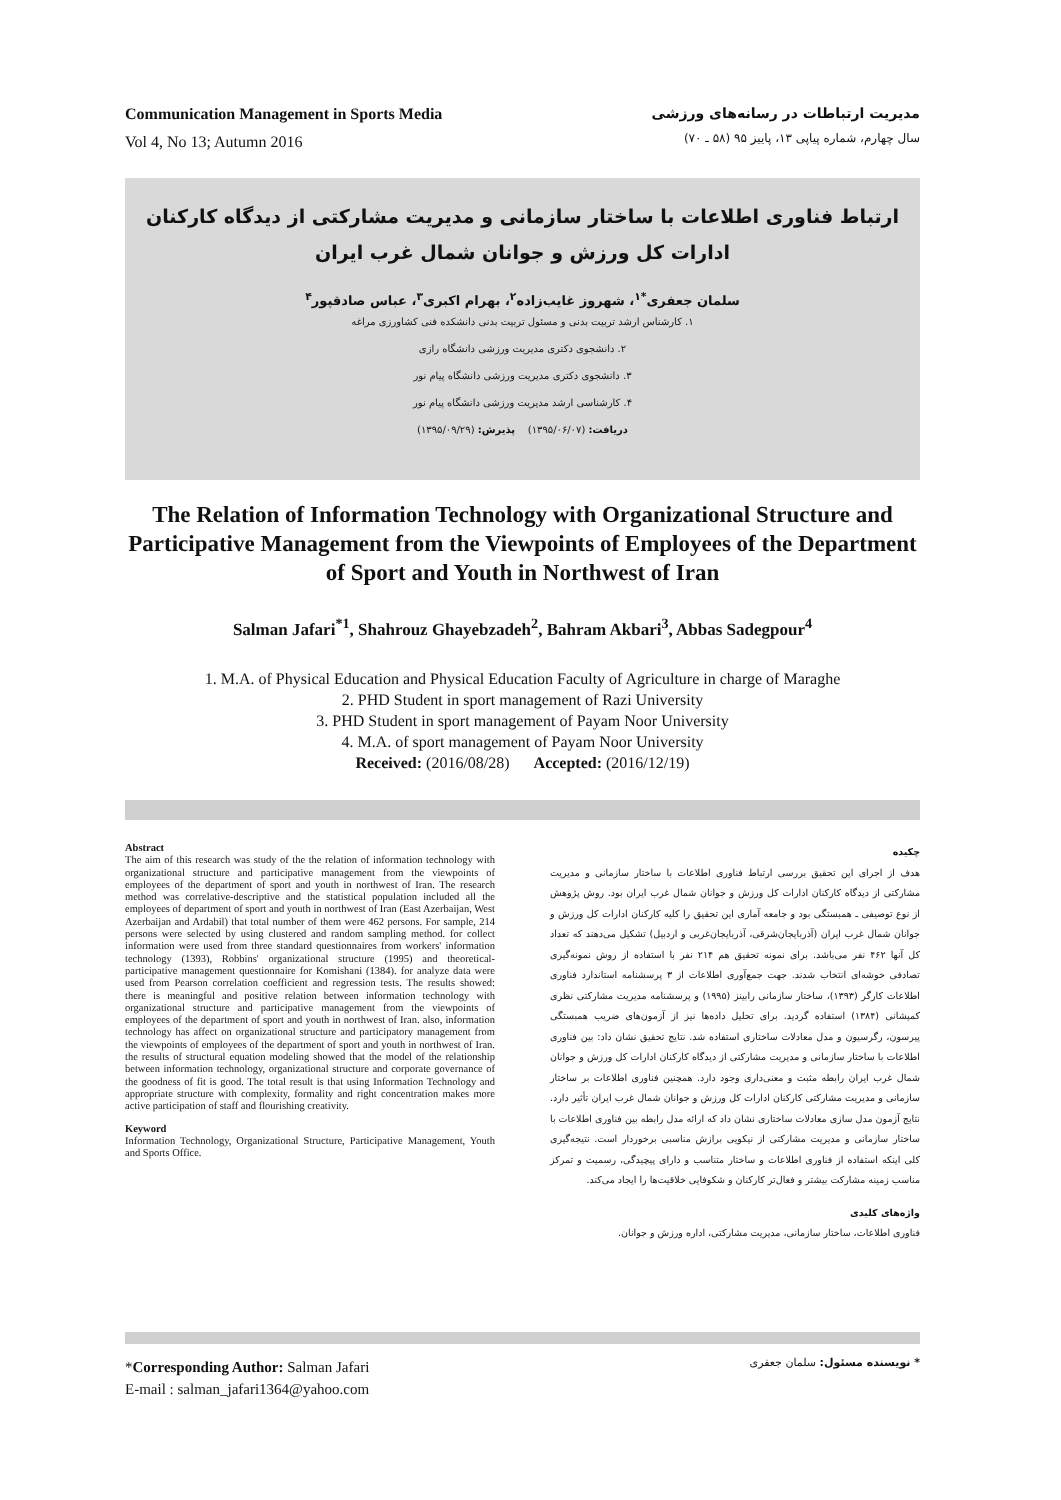Communication Management in Sports Media
Vol 4, No 13; Autumn 2016
مدیریت ارتباطات در رسانه‌های ورزشی
سال چهارم، شماره پیاپی ۱۳، پاییز ۹۵ (۵۸ ـ ۷۰)
ارتباط فناوری اطلاعات با ساختار سازمانی و مدیریت مشارکتی از دیدگاه کارکنان ادارات کل ورزش و جوانان شمال غرب ایران
سلمان جعفری<sup>*۱</sup>، شهروز غایب‌زاده<sup>۲</sup>، بهرام اکبری<sup>۳</sup>، عباس صادقپور<sup>۴</sup>
۱. کارشناس ارشد تربیت بدنی و مسئول تربیت بدنی دانشکده فنی کشاورزی مراغه
۲. دانشجوی دکتری مدیریت ورزشی دانشگاه رازی
۳. دانشجوی دکتری مدیریت ورزشی دانشگاه پیام نور
۴. کارشناسی ارشد مدیریت ورزشی دانشگاه پیام نور
دریافت: (۱۳۹۵/۰۶/۰۷) پذیرش: (۱۳۹۵/۰۹/۲۹)
The Relation of Information Technology with Organizational Structure and Participative Management from the Viewpoints of Employees of the Department of Sport and Youth in Northwest of Iran
Salman Jafari<sup>*1</sup>, Shahrouz Ghayebzadeh<sup>2</sup>, Bahram Akbari<sup>3</sup>, Abbas Sadegpour<sup>4</sup>
1. M.A. of Physical Education and Physical Education Faculty of Agriculture in charge of Maraghe
2. PHD Student in sport management of Razi University
3. PHD Student in sport management of Payam Noor University
4. M.A. of sport management of Payam Noor University
Received: (2016/08/28) Accepted: (2016/12/19)
Abstract
The aim of this research was study of the the relation of information technology with organizational structure and participative management from the viewpoints of employees of the department of sport and youth in northwest of Iran. The research method was correlative-descriptive and the statistical population included all the employees of department of sport and youth in northwest of Iran (East Azerbaijan, West Azerbaijan and Ardabil) that total number of them were 462 persons. For sample, 214 persons were selected by using clustered and random sampling method. for collect information were used from three standard questionnaires from workers' information technology (1393), Robbins' organizational structure (1995) and theoretical-participative management questionnaire for Komishani (1384). for analyze data were used from Pearson correlation coefficient and regression tests. The results showed: there is meaningful and positive relation between information technology with organizational structure and participative management from the viewpoints of employees of the department of sport and youth in northwest of Iran. also, information technology has affect on organizational structure and participatory management from the viewpoints of employees of the department of sport and youth in northwest of Iran. the results of structural equation modeling showed that the model of the relationship between information technology, organizational structure and corporate governance of the goodness of fit is good. The total result is that using Information Technology and appropriate structure with complexity, formality and right concentration makes more active participation of staff and flourishing creativity.
Keyword
Information Technology, Organizational Structure, Participative Management, Youth and Sports Office.
چکیده
هدف از اجرای این تحقیق بررسی ارتباط فناوری اطلاعات با ساختار سازمانی و مدیریت مشارکتی از دیدگاه کارکنان ادارات کل ورزش و جوانان شمال غرب ایران بود. روش پژوهش از نوع توصیفی ـ همبستگی بود و جامعه آماری این تحقیق را کلیه کارکنان ادارات کل ورزش و جوانان شمال غرب ایران (آذربایجان‌شرقی، آذربایجان‌غربی و اردبیل) تشکیل می‌دهند که تعداد کل آنها ۴۶۲ نفر می‌باشد. برای نمونه تحقیق هم ۲۱۴ نفر با استفاده از روش نمونه‌گیری تصادفی خوشه‌ای انتخاب شدند. جهت جمع‌آوری اطلاعات از ۳ پرسشنامه استاندارد فناوری اطلاعات کارگر (۱۳۹۳)، ساختار سازمانی رابینز (۱۹۹۵) و پرسشنامه مدیریت مشارکتی نظری کمیشانی (۱۳۸۴) استفاده گردید. برای تحلیل داده‌ها نیز از آزمون‌های ضریب همبستگی پیرسون، رگرسیون و مدل معادلات ساختاری استفاده شد. نتایج تحقیق نشان داد: بین فناوری اطلاعات با ساختار سازمانی و مدیریت مشارکتی از دیدگاه کارکنان ادارات کل ورزش و جوانان شمال غرب ایران رابطه مثبت و معنی‌داری وجود دارد. همچنین فناوری اطلاعات بر ساختار سازمانی و مدیریت مشارکتی کارکنان ادارات کل ورزش و جوانان شمال غرب ایران تأثیر دارد. نتایج آزمون مدل سازی معادلات ساختاری نشان داد که ارائه مدل رابطه بین فناوری اطلاعات با ساختار سازمانی و مدیریت مشارکتی از نیکویی برازش مناسبی برخوردار است. نتیجه‌گیری کلی اینکه استفاده از فناوری اطلاعات و ساختار متناسب و دارای پیچیدگی، رسمیت و تمرکز مناسب زمینه مشارکت بیشتر و فعال‌تر کارکنان و شکوفایی خلاقیت‌ها را ایجاد می‌کند.
واژه‌های کلیدی
فناوری اطلاعات، ساختار سازمانی، مدیریت مشارکتی، اداره ورزش و جوانان.
*Corresponding Author: Salman Jafari
E-mail : salman_jafari1364@yahoo.com
* نویسنده مسئول: سلمان جعفری